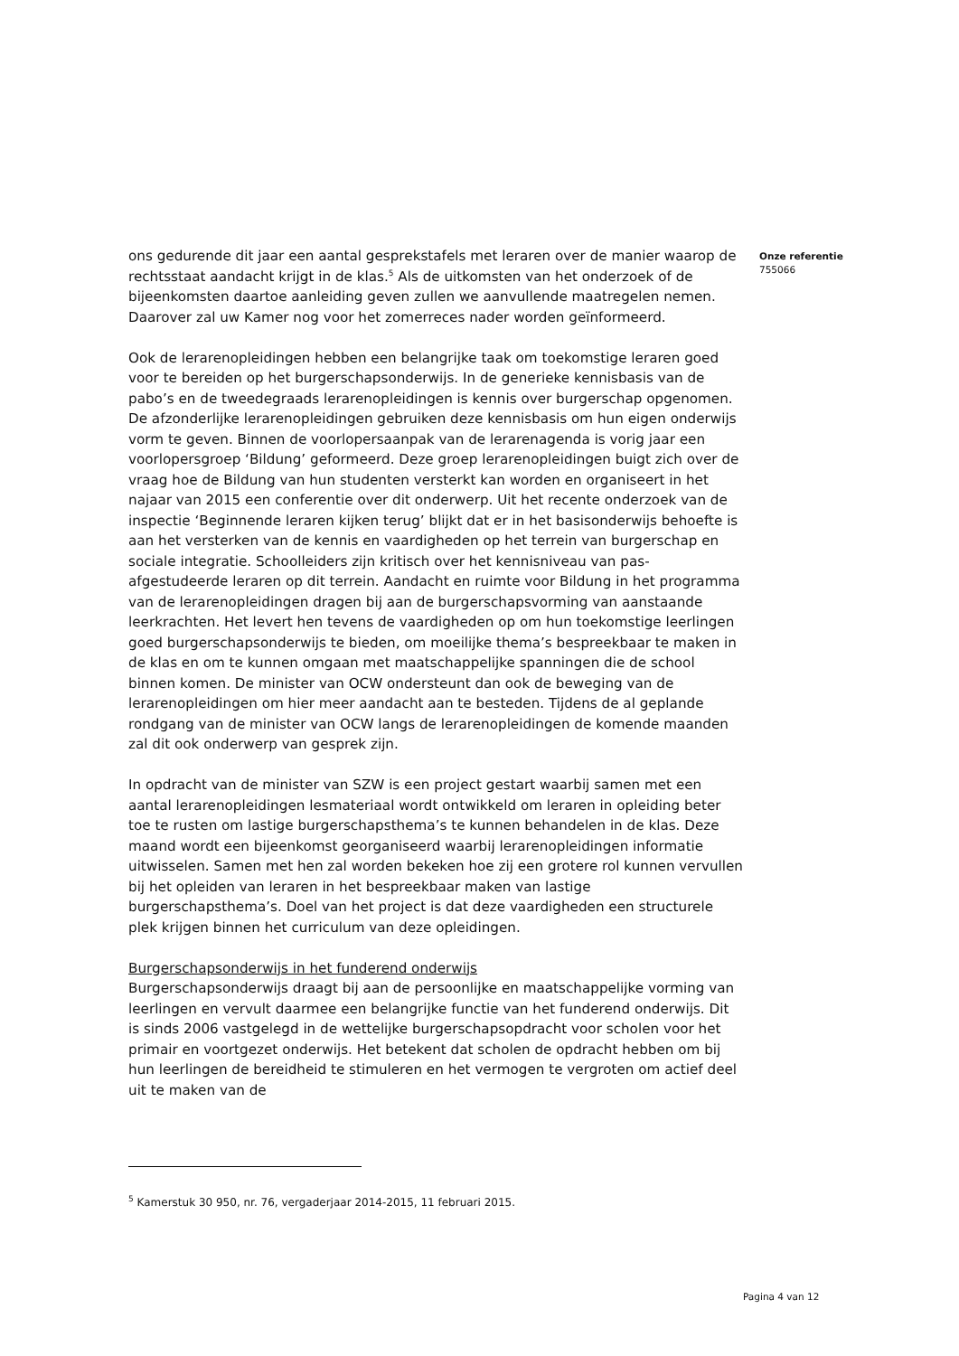ons gedurende dit jaar een aantal gesprekstafels met leraren over de manier waarop de rechtsstaat aandacht krijgt in de klas.<sup>5</sup> Als de uitkomsten van het onderzoek of de bijeenkomsten daartoe aanleiding geven zullen we aanvullende maatregelen nemen. Daarover zal uw Kamer nog voor het zomerreces nader worden geïnformeerd.
Ook de lerarenopleidingen hebben een belangrijke taak om toekomstige leraren goed voor te bereiden op het burgerschapsonderwijs. In de generieke kennisbasis van de pabo’s en de tweedegraads lerarenopleidingen is kennis over burgerschap opgenomen. De afzonderlijke lerarenopleidingen gebruiken deze kennisbasis om hun eigen onderwijs vorm te geven. Binnen de voorlopersaanpak van de lerarenagenda is vorig jaar een voorlopersgroep ‘Bildung’ geformeerd. Deze groep lerarenopleidingen buigt zich over de vraag hoe de Bildung van hun studenten versterkt kan worden en organiseert in het najaar van 2015 een conferentie over dit onderwerp. Uit het recente onderzoek van de inspectie ‘Beginnende leraren kijken terug’ blijkt dat er in het basisonderwijs behoefte is aan het versterken van de kennis en vaardigheden op het terrein van burgerschap en sociale integratie. Schoolleiders zijn kritisch over het kennisniveau van pas-afgestudeerde leraren op dit terrein. Aandacht en ruimte voor Bildung in het programma van de lerarenopleidingen dragen bij aan de burgerschapsvorming van aanstaande leerkrachten. Het levert hen tevens de vaardigheden op om hun toekomstige leerlingen goed burgerschapsonderwijs te bieden, om moeilijke thema’s bespreekbaar te maken in de klas en om te kunnen omgaan met maatschappelijke spanningen die de school binnen komen. De minister van OCW ondersteunt dan ook de beweging van de lerarenopleidingen om hier meer aandacht aan te besteden. Tijdens de al geplande rondgang van de minister van OCW langs de lerarenopleidingen de komende maanden zal dit ook onderwerp van gesprek zijn.
In opdracht van de minister van SZW is een project gestart waarbij samen met een aantal lerarenopleidingen lesmateriaal wordt ontwikkeld om leraren in opleiding beter toe te rusten om lastige burgerschapsthema’s te kunnen behandelen in de klas. Deze maand wordt een bijeenkomst georganiseerd waarbij lerarenopleidingen informatie uitwisselen. Samen met hen zal worden bekeken hoe zij een grotere rol kunnen vervullen bij het opleiden van leraren in het bespreekbaar maken van lastige burgerschapsthema’s. Doel van het project is dat deze vaardigheden een structurele plek krijgen binnen het curriculum van deze opleidingen.
Burgerschapsonderwijs in het funderend onderwijs
Burgerschapsonderwijs draagt bij aan de persoonlijke en maatschappelijke vorming van leerlingen en vervult daarmee een belangrijke functie van het funderend onderwijs. Dit is sinds 2006 vastgelegd in de wettelijke burgerschapsopdracht voor scholen voor het primair en voortgezet onderwijs. Het betekent dat scholen de opdracht hebben om bij hun leerlingen de bereidheid te stimuleren en het vermogen te vergroten om actief deel uit te maken van de
Onze referentie
755066
<sup>5</sup> Kamerstuk 30 950, nr. 76, vergaderjaar 2014-2015, 11 februari 2015.
Pagina 4 van 12